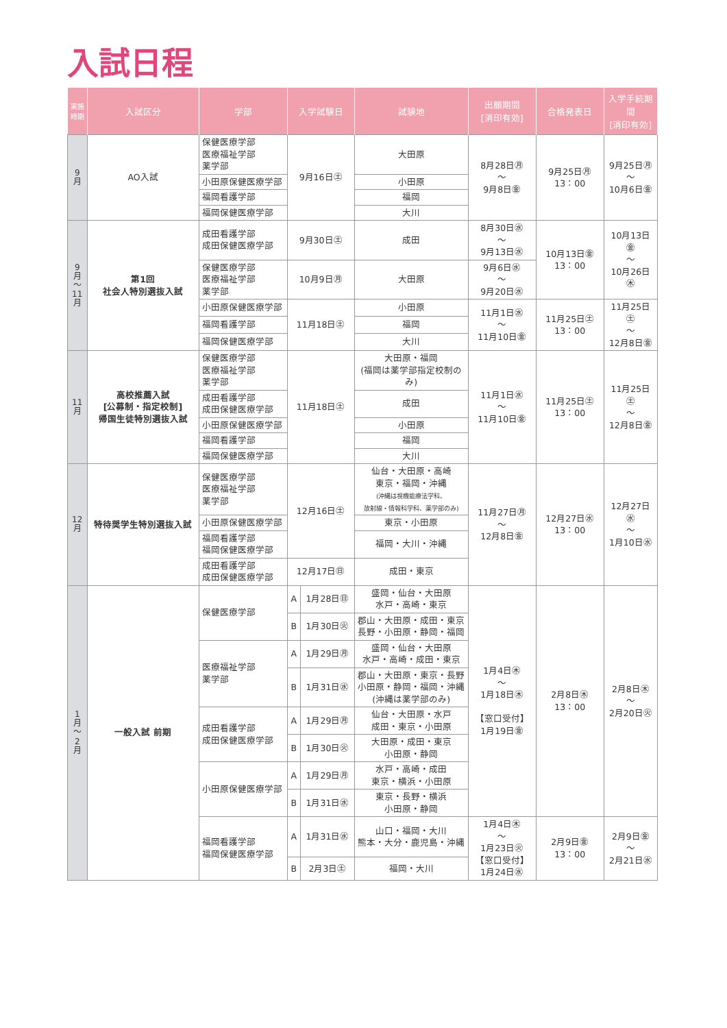入試日程
| 実施時期 | 入試区分 | 学部 | 入学試験日 | | 試験地 | 出願期間 [消印有効] | 合格発表日 | 入学手続期間 [消印有効] |
| --- | --- | --- | --- | --- | --- | --- | --- | --- |
| 9 月 | AO入試 | 保健医療学部 医療福祉学部 薬学部 | 9月16日㊏ | | 大田原 | 8月28日㊊ ～ 9月8日㊎ | 9月25日㊊ 13：00 | 9月25日㊊ ～ 10月6日㊎ |
| | | 小田原保健医療学部 | | | 小田原 | | | |
| | | 福岡看護学部 | | | 福岡 | | | |
| | | 福岡保健医療学部 | | | 大川 | | | |
| 9 月 ～ 11 月 | 第1回 社会人特別選抜入試 | 成田看護学部 成田保健医療学部 | 9月30日㊏ | | 成田 | 8月30日㊌ ～ 9月13日㊌ | 10月13日㊎ 13：00 | 10月13日㊎ ～ 10月26日㊍ |
| | | 保健医療学部 医療福祉学部 薬学部 | 10月9日㊊ | | 大田原 | 9月6日㊌ ～ 9月20日㊌ | | |
| | | 小田原保健医療学部 | 11月18日㊏ | | 小田原 | 11月1日㊌ ～ 11月10日㊎ | 11月25日㊏ 13：00 | 11月25日㊏ ～ 12月8日㊎ |
| | | 福岡看護学部 | | | 福岡 | | | |
| | | 福岡保健医療学部 | | | 大川 | | | |
| 11 月 | 高校推薦入試 [公募制・指定校制] 帰国生徒特別選抜入試 | 保健医療学部 医療福祉学部 薬学部 | 11月18日㊏ | | 大田原・福岡 (福岡は薬学部指定校制のみ) | 11月1日㊌ ～ 11月10日㊎ | 11月25日㊏ 13：00 | 11月25日㊏ ～ 12月8日㊎ |
| | | 成田看護学部 成田保健医療学部 | | | 成田 | | | |
| | | 小田原保健医療学部 | | | 小田原 | | | |
| | | 福岡看護学部 | | | 福岡 | | | |
| | | 福岡保健医療学部 | | | 大川 | | | |
| 12 月 | 特待奨学生特別選抜入試 | 保健医療学部 医療福祉学部 薬学部 | 12月16日㊏ | | 仙台・大田原・高崎 東京・福岡・沖縄 (沖縄は視機能療法学科、 放射線・情報科学科、薬学部のみ) | 11月27日㊊ ～ 12月8日㊎ | 12月27日㊌ 13：00 | 12月27日㊌ ～ 1月10日㊌ |
| | | 小田原保健医療学部 | | | 東京・小田原 | | | |
| | | 福岡看護学部 福岡保健医療学部 | | | 福岡・大川・沖縄 | | | |
| | | 成田看護学部 成田保健医療学部 | 12月17日㊐ | | 成田・東京 | | | |
| 1 月 ～ 2 月 | 一般入試 前期 | 保健医療学部 | A | 1月28日㊐ | 盛岡・仙台・大田原 水戸・高崎・東京 | 1月4日㊍ ～ 1月18日㊍ 【窓口受付】 1月19日㊎ | 2月8日㊍ 13：00 | 2月8日㊍ ～ 2月20日㊋ |
| | | | B | 1月30日㊋ | 郡山・大田原・成田・東京 長野・小田原・静岡・福岡 | | | |
| | | 医療福祉学部 薬学部 | A | 1月29日㊊ | 盛岡・仙台・大田原 水戸・高崎・成田・東京 | | | |
| | | | B | 1月31日㊌ | 郡山・大田原・東京・長野 小田原・静岡・福岡・沖縄 (沖縄は薬学部のみ) | | | |
| | | 成田看護学部 成田保健医療学部 | A | 1月29日㊊ | 仙台・大田原・水戸 成田・東京・小田原 | | | |
| | | | B | 1月30日㊋ | 大田原・成田・東京 小田原・静岡 | | | |
| | | 小田原保健医療学部 | A | 1月29日㊊ | 水戸・高崎・成田 東京・横浜・小田原 | | | |
| | | | B | 1月31日㊌ | 東京・長野・横浜 小田原・静岡 | | | |
| | | 福岡看護学部 福岡保健医療学部 | A | 1月31日㊌ | 山口・福岡・大川 熊本・大分・鹿児島・沖縄 | 1月4日㊍ ～ 1月23日㊋ 【窓口受付】 1月24日㊌ | 2月9日㊎ 13：00 | 2月9日㊎ ～ 2月21日㊌ |
| | | | B | 2月3日㊏ | 福岡・大川 | | | |